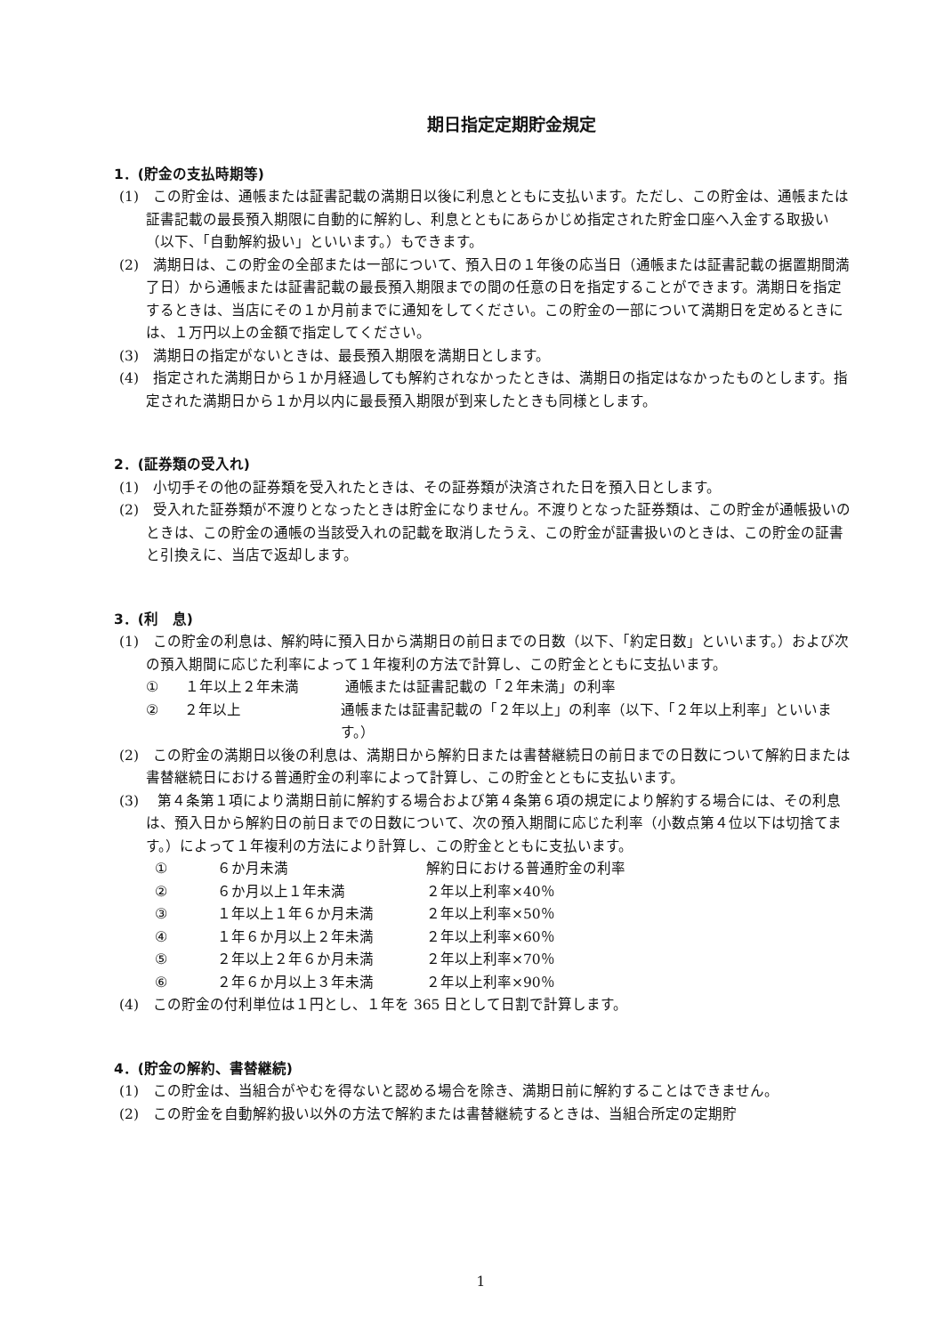期日指定定期貯金規定
1．(貯金の支払時期等)
(1)　この貯金は、通帳または証書記載の満期日以後に利息とともに支払います。ただし、この貯金は、通帳または証書記載の最長預入期限に自動的に解約し、利息とともにあらかじめ指定された貯金口座へ入金する取扱い（以下、「自動解約扱い」といいます。）もできます。
(2)　満期日は、この貯金の全部または一部について、預入日の１年後の応当日（通帳または証書記載の据置期間満了日）から通帳または証書記載の最長預入期限までの間の任意の日を指定することができます。満期日を指定するときは、当店にその１か月前までに通知をしてください。この貯金の一部について満期日を定めるときには、１万円以上の金額で指定してください。
(3)　満期日の指定がないときは、最長預入期限を満期日とします。
(4)　指定された満期日から１か月経過しても解約されなかったときは、満期日の指定はなかったものとします。指定された満期日から１か月以内に最長預入期限が到来したときも同様とします。
2．(証券類の受入れ)
(1)　小切手その他の証券類を受入れたときは、その証券類が決済された日を預入日とします。
(2)　受入れた証券類が不渡りとなったときは貯金になりません。不渡りとなった証券類は、この貯金が通帳扱いのときは、この貯金の通帳の当該受入れの記載を取消したうえ、この貯金が証書扱いのときは、この貯金の証書と引換えに、当店で返却します。
3．(利　息)
(1)　この貯金の利息は、解約時に預入日から満期日の前日までの日数（以下、「約定日数」といいます。）および次の預入期間に応じた利率によって１年複利の方法で計算し、この貯金とともに支払います。
① １年以上２年未満 通帳または証書記載の「２年未満」の利率
② ２年以上 通帳または証書記載の「２年以上」の利率（以下、「２年以上利率」といいます。）
(2)　この貯金の満期日以後の利息は、満期日から解約日または書替継続日の前日までの日数について解約日または書替継続日における普通貯金の利率によって計算し、この貯金とともに支払います。
(3)　 第４条第１項により満期日前に解約する場合および第４条第６項の規定により解約する場合には、その利息は、預入日から解約日の前日までの日数について、次の預入期間に応じた利率（小数点第４位以下は切捨てます。）によって１年複利の方法により計算し、この貯金とともに支払います。
① ６か月未満 解約日における普通貯金の利率
② ６か月以上１年未満 ２年以上利率×40％
③ １年以上１年６か月未満 ２年以上利率×50％
④ １年６か月以上２年未満 ２年以上利率×60％
⑤ ２年以上２年６か月未満 ２年以上利率×70％
⑥ ２年６か月以上３年未満 ２年以上利率×90％
(4)　この貯金の付利単位は１円とし、１年を 365 日として日割で計算します。
4．(貯金の解約、書替継続)
(1)　この貯金は、当組合がやむを得ないと認める場合を除き、満期日前に解約することはできません。
(2)　この貯金を自動解約扱い以外の方法で解約または書替継続するときは、当組合所定の定期貯
1